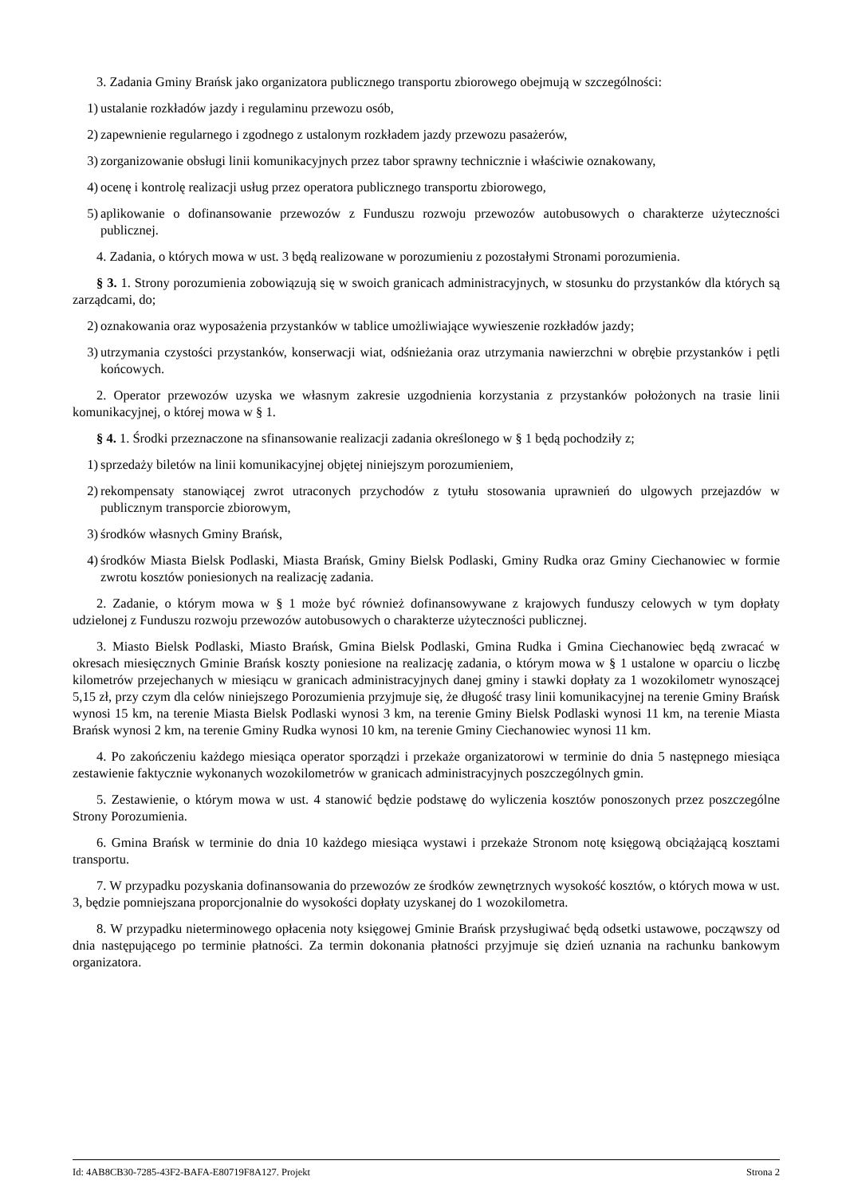3. Zadania Gminy Brańsk jako organizatora publicznego transportu zbiorowego obejmują w szczególności:
1) ustalanie rozkładów jazdy i regulaminu przewozu osób,
2) zapewnienie regularnego i zgodnego z ustalonym rozkładem jazdy przewozu pasażerów,
3) zorganizowanie obsługi linii komunikacyjnych przez tabor sprawny technicznie i właściwie oznakowany,
4) ocenę i kontrolę realizacji usług przez operatora publicznego transportu zbiorowego,
5) aplikowanie o dofinansowanie przewozów z Funduszu rozwoju przewozów autobusowych o charakterze użyteczności publicznej.
4. Zadania, o których mowa w ust. 3 będą realizowane w porozumieniu z pozostałymi Stronami porozumienia.
§ 3. 1. Strony porozumienia zobowiązują się w swoich granicach administracyjnych, w stosunku do przystanków dla których są zarządcami, do;
2) oznakowania oraz wyposażenia przystanków w tablice umożliwiające wywieszenie rozkładów jazdy;
3) utrzymania czystości przystanków, konserwacji wiat, odśnieżania oraz utrzymania nawierzchni w obrębie przystanków i pętli końcowych.
2. Operator przewozów uzyska we własnym zakresie uzgodnienia korzystania z przystanków położonych na trasie linii komunikacyjnej, o której mowa w § 1.
§ 4. 1. Środki przeznaczone na sfinansowanie realizacji zadania określonego w § 1 będą pochodziły z;
1) sprzedaży biletów na linii komunikacyjnej objętej niniejszym porozumieniem,
2) rekompensaty stanowiącej zwrot utraconych przychodów z tytułu stosowania uprawnień do ulgowych przejazdów w publicznym transporcie zbiorowym,
3) środków własnych Gminy Brańsk,
4) środków Miasta Bielsk Podlaski, Miasta Brańsk, Gminy Bielsk Podlaski, Gminy Rudka oraz Gminy Ciechanowiec w formie zwrotu kosztów poniesionych na realizację zadania.
2. Zadanie, o którym mowa w § 1 może być również dofinansowywane z krajowych funduszy celowych w tym dopłaty udzielonej z Funduszu rozwoju przewozów autobusowych o charakterze użyteczności publicznej.
3. Miasto Bielsk Podlaski, Miasto Brańsk, Gmina Bielsk Podlaski, Gmina Rudka i Gmina Ciechanowiec będą zwracać w okresach miesięcznych Gminie Brańsk koszty poniesione na realizację zadania, o którym mowa w § 1 ustalone w oparciu o liczbę kilometrów przejechanych w miesiącu w granicach administracyjnych danej gminy i stawki dopłaty za 1 wozokilometr wynoszącej 5,15 zł, przy czym dla celów niniejszego Porozumienia przyjmuje się, że długość trasy linii komunikacyjnej na terenie Gminy Brańsk wynosi 15 km, na terenie Miasta Bielsk Podlaski wynosi 3 km, na terenie Gminy Bielsk Podlaski wynosi 11 km, na terenie Miasta Brańsk wynosi 2 km, na terenie Gminy Rudka wynosi 10 km, na terenie Gminy Ciechanowiec wynosi 11 km.
4. Po zakończeniu każdego miesiąca operator sporządzi i przekaże organizatorowi w terminie do dnia 5 następnego miesiąca zestawienie faktycznie wykonanych wozokilometrów w granicach administracyjnych poszczególnych gmin.
5. Zestawienie, o którym mowa w ust. 4 stanowić będzie podstawę do wyliczenia kosztów ponoszonych przez poszczególne Strony Porozumienia.
6. Gmina Brańsk w terminie do dnia 10 każdego miesiąca wystawi i przekaże Stronom notę księgową obciążającą kosztami transportu.
7. W przypadku pozyskania dofinansowania do przewozów ze środków zewnętrznych wysokość kosztów, o których mowa w ust. 3, będzie pomniejszana proporcjonalnie do wysokości dopłaty uzyskanej do 1 wozokilometra.
8. W przypadku nieterminowego opłacenia noty księgowej Gminie Brańsk przysługiwać będą odsetki ustawowe, począwszy od dnia następującego po terminie płatności. Za termin dokonania płatności przyjmuje się dzień uznania na rachunku bankowym organizatora.
Id: 4AB8CB30-7285-43F2-BAFA-E80719F8A127. Projekt Strona 2